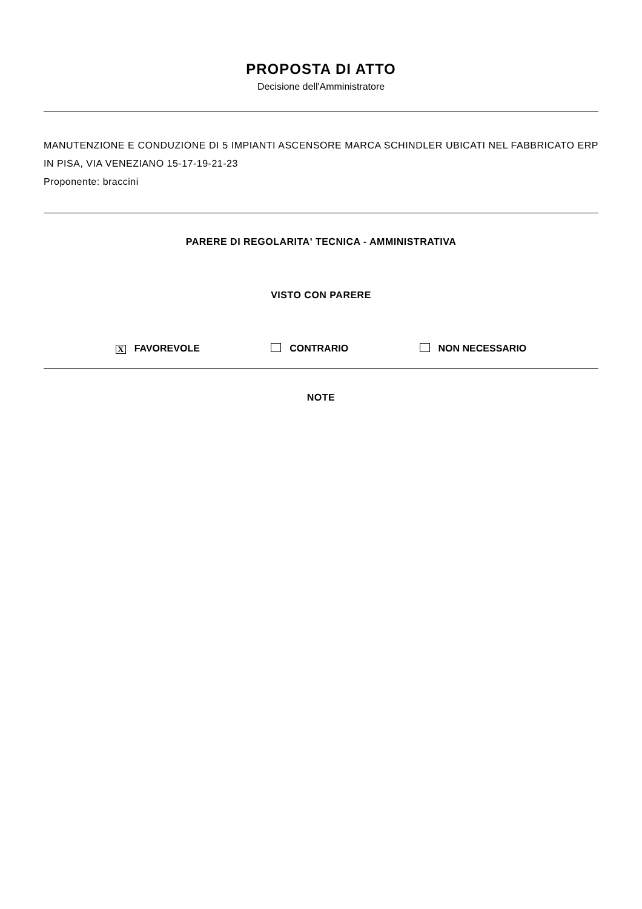PROPOSTA DI ATTO
Decisione dell'Amministratore
MANUTENZIONE E CONDUZIONE DI 5 IMPIANTI ASCENSORE MARCA SCHINDLER UBICATI NEL FABBRICATO ERP IN PISA, VIA VENEZIANO 15-17-19-21-23
Proponente: braccini
PARERE DI REGOLARITA' TECNICA - AMMINISTRATIVA
VISTO CON PARERE
X FAVOREVOLE CONTRARIO NON NECESSARIO
NOTE